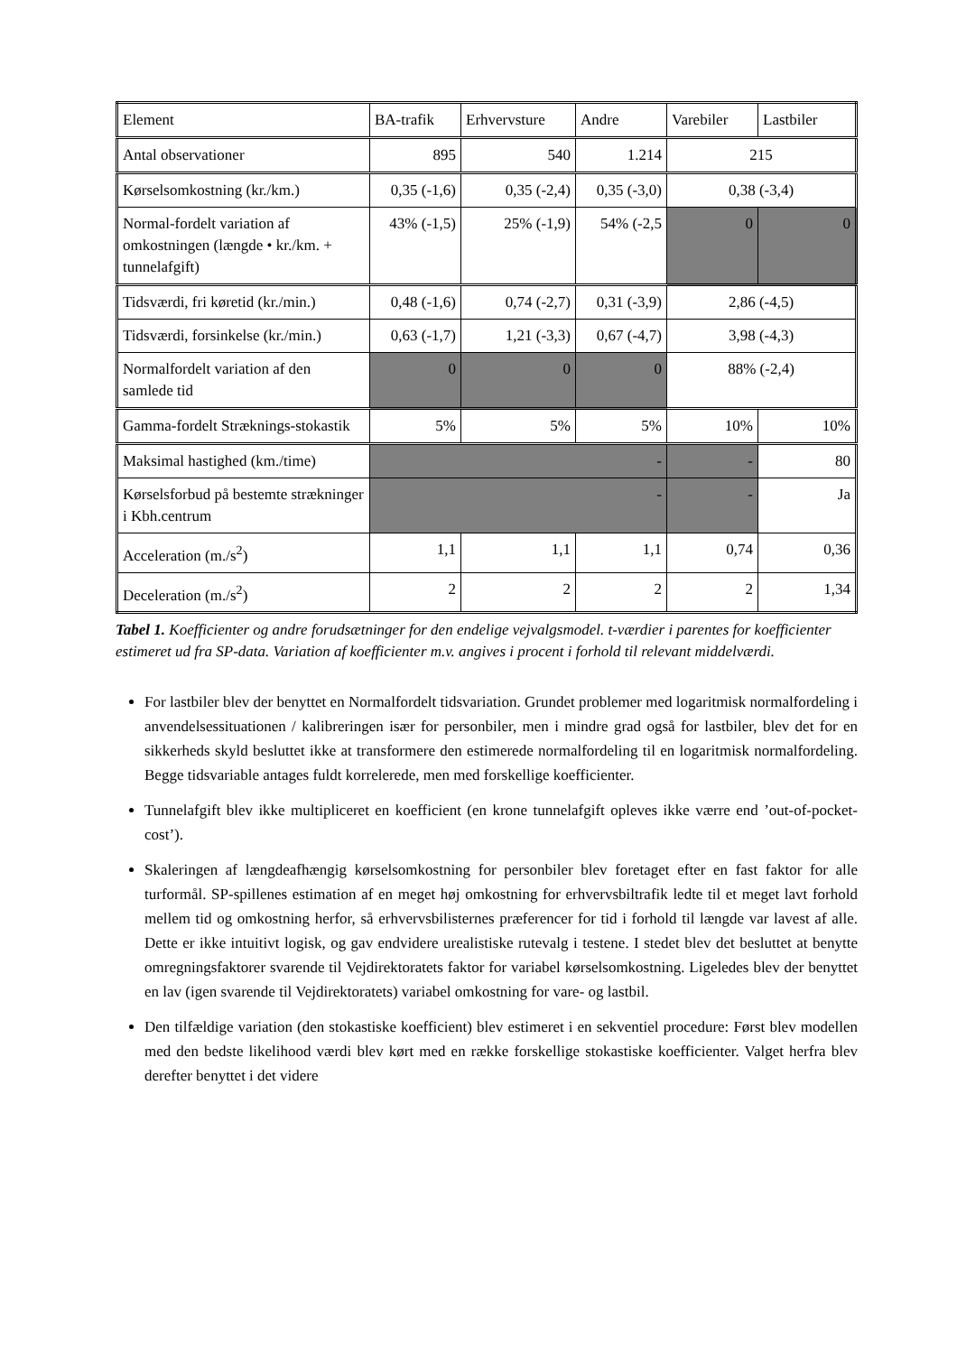| Element | BA-trafik | Erhvervsture | Andre | Varebiler | Lastbiler |
| Antal observationer | 895 | 540 | 1.214 | 215 | |
| Kørselsomkostning (kr./km.) | 0,35 (-1,6) | 0,35 (-2,4) | 0,35 (-3,0) | 0,38 (-3,4) | |
| Normal-fordelt variation af omkostningen (længde • kr./km. + tunnelafgift) | 43% (-1,5) | 25% (-1,9) | 54% (-2,5 | 0 | 0 |
| Tidsværdi, fri køretid (kr./min.) | 0,48 (-1,6) | 0,74 (-2,7) | 0,31 (-3,9) | 2,86 (-4,5) | |
| Tidsværdi, forsinkelse (kr./min.) | 0,63 (-1,7) | 1,21 (-3,3) | 0,67 (-4,7) | 3,98 (-4,3) | |
| Normalfordelt variation af den samlede tid | 0 | 0 | 0 | 88% (-2,4) | |
| Gamma-fordelt Stræknings-stokastik | 5% | 5% | 5% | 10% | 10% |
| Maksimal hastighed (km./time) | - | | | - | 80 |
| Kørselsforbud på bestemte strækninger i Kbh.centrum | - | | | - | Ja |
| Acceleration (m./s<sup>2</sup>) | 1,1 | 1,1 | 1,1 | 0,74 | 0,36 |
| Deceleration (m./s<sup>2</sup>) | 2 | 2 | 2 | 2 | 1,34 |
Tabel 1. Koefficienter og andre forudsætninger for den endelige vejvalgsmodel. t-værdier i parentes for koefficienter estimeret ud fra SP-data. Variation af koefficienter m.v. angives i procent i forhold til relevant middelværdi.
For lastbiler blev der benyttet en Normalfordelt tidsvariation. Grundet problemer med logaritmisk normalfordeling i anvendelsessituationen / kalibreringen især for personbiler, men i mindre grad også for lastbiler, blev det for en sikkerheds skyld besluttet ikke at transformere den estimerede normalfordeling til en logaritmisk normalfordeling. Begge tidsvariable antages fuldt korrelerede, men med forskellige koefficienter.
Tunnelafgift blev ikke multipliceret en koefficient (en krone tunnelafgift opleves ikke værre end ’out-of-pocket-cost’).
Skaleringen af længdeafhængig kørselsomkostning for personbiler blev foretaget efter en fast faktor for alle turformål. SP-spillenes estimation af en meget høj omkostning for erhvervsbiltrafik ledte til et meget lavt forhold mellem tid og omkostning herfor, så erhvervsbilisternes præferencer for tid i forhold til længde var lavest af alle. Dette er ikke intuitivt logisk, og gav endvidere urealistiske rutevalg i testene. I stedet blev det besluttet at benytte omregningsfaktorer svarende til Vejdirektoratets faktor for variabel kørselsomkostning. Ligeledes blev der benyttet en lav (igen svarende til Vejdirektoratets) variabel omkostning for vare- og lastbil.
Den tilfældige variation (den stokastiske koefficient) blev estimeret i en sekventiel procedure: Først blev modellen med den bedste likelihood værdi blev kørt med en række forskellige stokastiske koefficienter. Valget herfra blev derefter benyttet i det videre